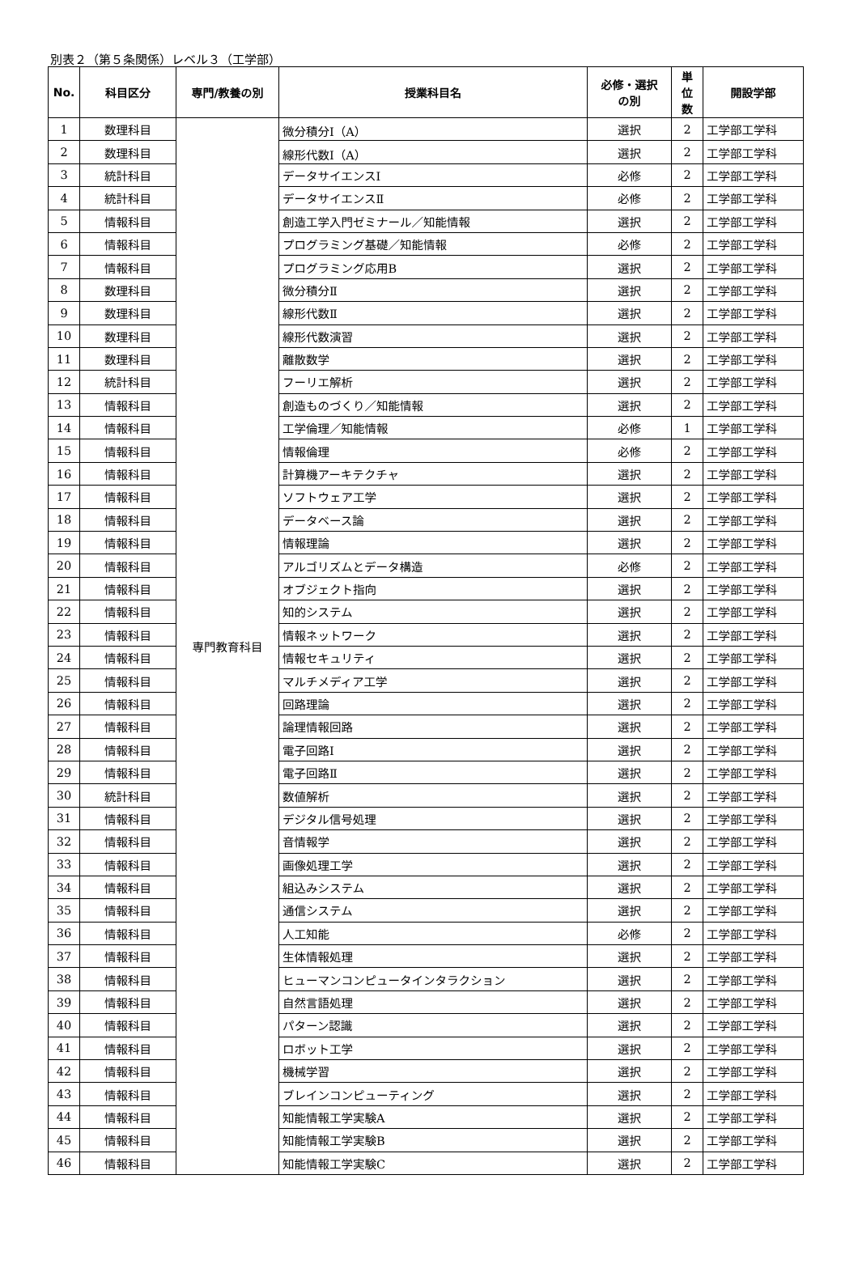別表２（第５条関係）レベル３（工学部）
| No. | 科目区分 | 専門/教養の別 | 授業科目名 | 必修・選択 の別 | 単 位 数 | 開設学部 |
| --- | --- | --- | --- | --- | --- | --- |
| 1 | 数理科目 | 専門教育科目 | 微分積分Ⅰ（A） | 選択 | 2 | 工学部工学科 |
| 2 | 数理科目 | | 線形代数Ⅰ（A） | 選択 | 2 | 工学部工学科 |
| 3 | 統計科目 | | データサイエンスⅠ | 必修 | 2 | 工学部工学科 |
| 4 | 統計科目 | | データサイエンスⅡ | 必修 | 2 | 工学部工学科 |
| 5 | 情報科目 | | 創造工学入門ゼミナール／知能情報 | 選択 | 2 | 工学部工学科 |
| 6 | 情報科目 | | プログラミング基礎／知能情報 | 必修 | 2 | 工学部工学科 |
| 7 | 情報科目 | | プログラミング応用B | 選択 | 2 | 工学部工学科 |
| 8 | 数理科目 | | 微分積分Ⅱ | 選択 | 2 | 工学部工学科 |
| 9 | 数理科目 | | 線形代数Ⅱ | 選択 | 2 | 工学部工学科 |
| 10 | 数理科目 | | 線形代数演習 | 選択 | 2 | 工学部工学科 |
| 11 | 数理科目 | | 離散数学 | 選択 | 2 | 工学部工学科 |
| 12 | 統計科目 | | フーリエ解析 | 選択 | 2 | 工学部工学科 |
| 13 | 情報科目 | | 創造ものづくり／知能情報 | 選択 | 2 | 工学部工学科 |
| 14 | 情報科目 | | 工学倫理／知能情報 | 必修 | 1 | 工学部工学科 |
| 15 | 情報科目 | | 情報倫理 | 必修 | 2 | 工学部工学科 |
| 16 | 情報科目 | | 計算機アーキテクチャ | 選択 | 2 | 工学部工学科 |
| 17 | 情報科目 | | ソフトウェア工学 | 選択 | 2 | 工学部工学科 |
| 18 | 情報科目 | | データベース論 | 選択 | 2 | 工学部工学科 |
| 19 | 情報科目 | | 情報理論 | 選択 | 2 | 工学部工学科 |
| 20 | 情報科目 | | アルゴリズムとデータ構造 | 必修 | 2 | 工学部工学科 |
| 21 | 情報科目 | | オブジェクト指向 | 選択 | 2 | 工学部工学科 |
| 22 | 情報科目 | | 知的システム | 選択 | 2 | 工学部工学科 |
| 23 | 情報科目 | | 情報ネットワーク | 選択 | 2 | 工学部工学科 |
| 24 | 情報科目 | | 情報セキュリティ | 選択 | 2 | 工学部工学科 |
| 25 | 情報科目 | | マルチメディア工学 | 選択 | 2 | 工学部工学科 |
| 26 | 情報科目 | | 回路理論 | 選択 | 2 | 工学部工学科 |
| 27 | 情報科目 | | 論理情報回路 | 選択 | 2 | 工学部工学科 |
| 28 | 情報科目 | | 電子回路Ⅰ | 選択 | 2 | 工学部工学科 |
| 29 | 情報科目 | | 電子回路Ⅱ | 選択 | 2 | 工学部工学科 |
| 30 | 統計科目 | | 数値解析 | 選択 | 2 | 工学部工学科 |
| 31 | 情報科目 | | デジタル信号処理 | 選択 | 2 | 工学部工学科 |
| 32 | 情報科目 | | 音情報学 | 選択 | 2 | 工学部工学科 |
| 33 | 情報科目 | | 画像処理工学 | 選択 | 2 | 工学部工学科 |
| 34 | 情報科目 | | 組込みシステム | 選択 | 2 | 工学部工学科 |
| 35 | 情報科目 | | 通信システム | 選択 | 2 | 工学部工学科 |
| 36 | 情報科目 | | 人工知能 | 必修 | 2 | 工学部工学科 |
| 37 | 情報科目 | | 生体情報処理 | 選択 | 2 | 工学部工学科 |
| 38 | 情報科目 | | ヒューマンコンピュータインタラクション | 選択 | 2 | 工学部工学科 |
| 39 | 情報科目 | | 自然言語処理 | 選択 | 2 | 工学部工学科 |
| 40 | 情報科目 | | パターン認識 | 選択 | 2 | 工学部工学科 |
| 41 | 情報科目 | | ロボット工学 | 選択 | 2 | 工学部工学科 |
| 42 | 情報科目 | | 機械学習 | 選択 | 2 | 工学部工学科 |
| 43 | 情報科目 | | ブレインコンピューティング | 選択 | 2 | 工学部工学科 |
| 44 | 情報科目 | | 知能情報工学実験A | 選択 | 2 | 工学部工学科 |
| 45 | 情報科目 | | 知能情報工学実験B | 選択 | 2 | 工学部工学科 |
| 46 | 情報科目 | | 知能情報工学実験C | 選択 | 2 | 工学部工学科 |